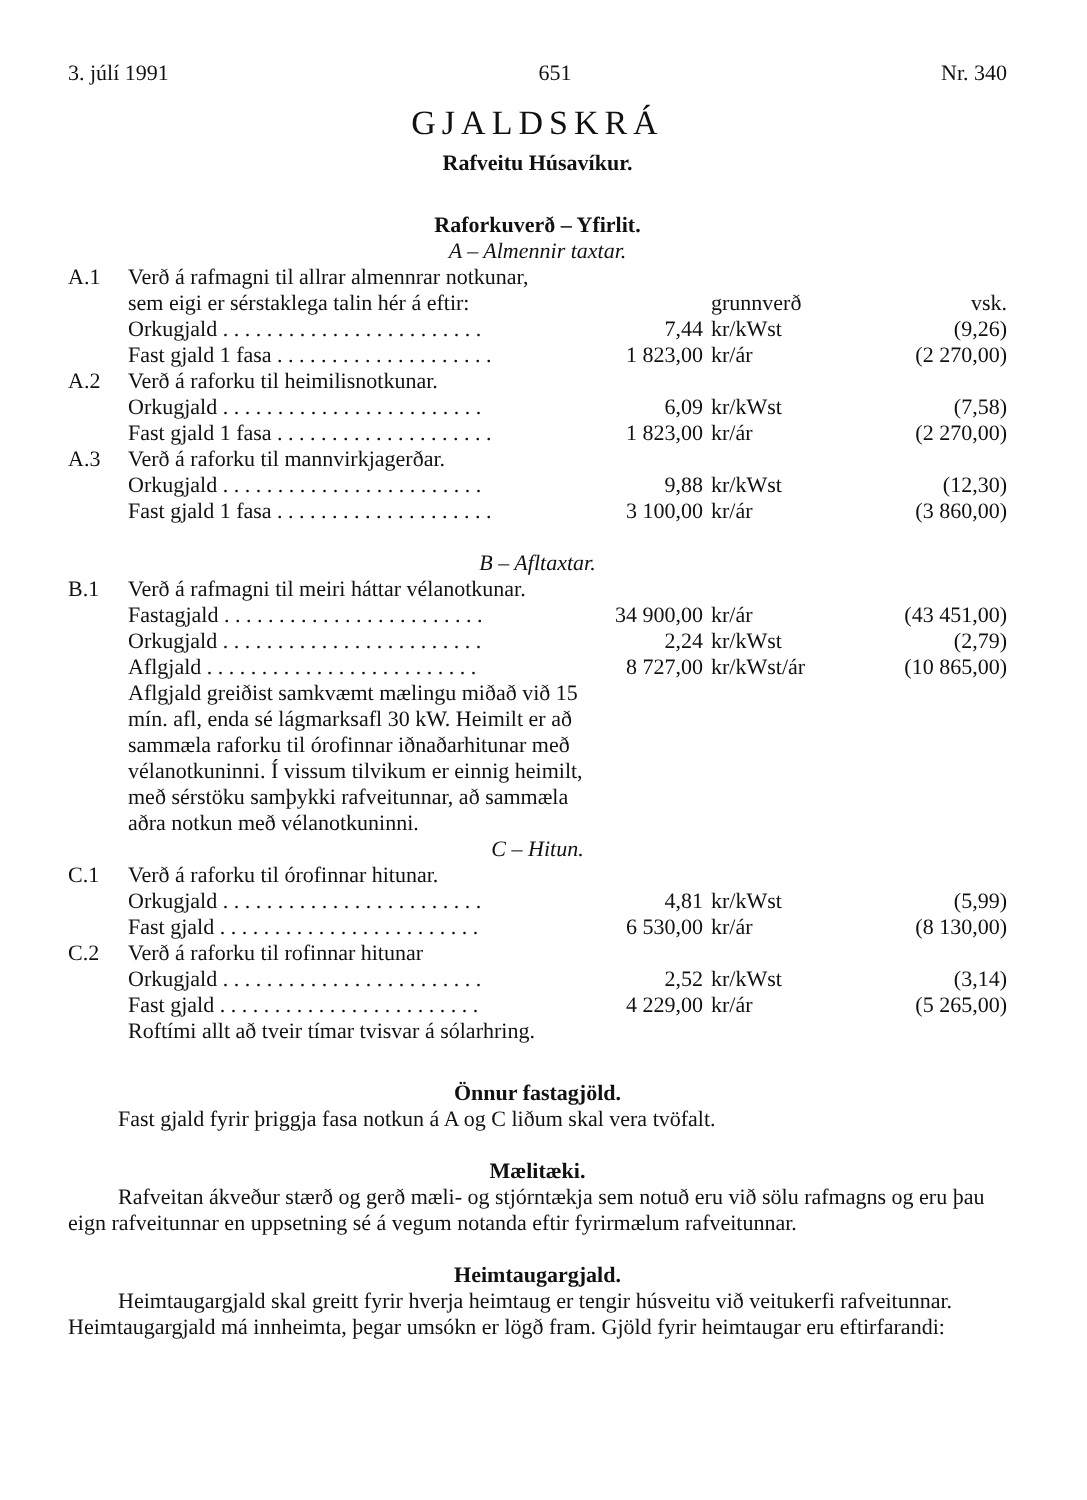3. júlí 1991 651 Nr. 340
GJALDSKRÁ
Rafveitu Húsavíkur.
Raforkuverð – Yfirlit.
A – Almennir taxtar.
| A.1 | Verð á rafmagni til allrar almennrar notkunar, sem eigi er sérstaklega talin hér á eftir: | | grunnverð | vsk. |
| | Orkugjald . . . . . . . . . . . . . . . . . . . . . . . . | 7,44 | kr/kWst | (9,26) |
| | Fast gjald 1 fasa . . . . . . . . . . . . . . . . . . . . | 1 823,00 | kr/ár | (2 270,00) |
| A.2 | Verð á raforku til heimilisnotkunar. | | | |
| | Orkugjald . . . . . . . . . . . . . . . . . . . . . . . . | 6,09 | kr/kWst | (7,58) |
| | Fast gjald 1 fasa . . . . . . . . . . . . . . . . . . . . | 1 823,00 | kr/ár | (2 270,00) |
| A.3 | Verð á raforku til mannvirkjagerðar. | | | |
| | Orkugjald . . . . . . . . . . . . . . . . . . . . . . . . | 9,88 | kr/kWst | (12,30) |
| | Fast gjald 1 fasa . . . . . . . . . . . . . . . . . . . . | 3 100,00 | kr/ár | (3 860,00) |
| B – Afltaxtar. | | | | |
| B.1 | Verð á rafmagni til meiri háttar vélanotkunar. | | | |
| | Fastagjald . . . . . . . . . . . . . . . . . . . . . . . . | 34 900,00 | kr/ár | (43 451,00) |
| | Orkugjald . . . . . . . . . . . . . . . . . . . . . . . . | 2,24 | kr/kWst | (2,79) |
| | Aflgjald . . . . . . . . . . . . . . . . . . . . . . . . . | 8 727,00 | kr/kWst/ár | (10 865,00) |
| | Aflgjald greiðist samkvæmt mælingu miðað við 15 mín. afl, enda sé lágmarksafl 30 kW. Heimilt er að sammæla raforku til órofinnar iðnaðarhitunar með vélanotkuninni. Í vissum tilvikum er einnig heimilt, með sérstöku samþykki rafveitunnar, að sammæla aðra notkun með vélanotkuninni. | | | |
| C – Hitun. | | | | |
| C.1 | Verð á raforku til órofinnar hitunar. | | | |
| | Orkugjald . . . . . . . . . . . . . . . . . . . . . . . . | 4,81 | kr/kWst | (5,99) |
| | Fast gjald . . . . . . . . . . . . . . . . . . . . . . . . | 6 530,00 | kr/ár | (8 130,00) |
| C.2 | Verð á raforku til rofinnar hitunar | | | |
| | Orkugjald . . . . . . . . . . . . . . . . . . . . . . . . | 2,52 | kr/kWst | (3,14) |
| | Fast gjald . . . . . . . . . . . . . . . . . . . . . . . . | 4 229,00 | kr/ár | (5 265,00) |
| | Roftími allt að tveir tímar tvisvar á sólarhring. | | | |
Önnur fastagjöld.
Fast gjald fyrir þriggja fasa notkun á A og C liðum skal vera tvöfalt.
Mælitæki.
Rafveitan ákveður stærð og gerð mæli- og stjórntækja sem notuð eru við sölu rafmagns og eru þau eign rafveitunnar en uppsetning sé á vegum notanda eftir fyrirmælum rafveitunnar.
Heimtaugargjald.
Heimtaugargjald skal greitt fyrir hverja heimtaug er tengir húsveitu við veitukerfi rafveitunnar. Heimtaugargjald má innheimta, þegar umsókn er lögð fram. Gjöld fyrir heimtaugar eru eftirfarandi: